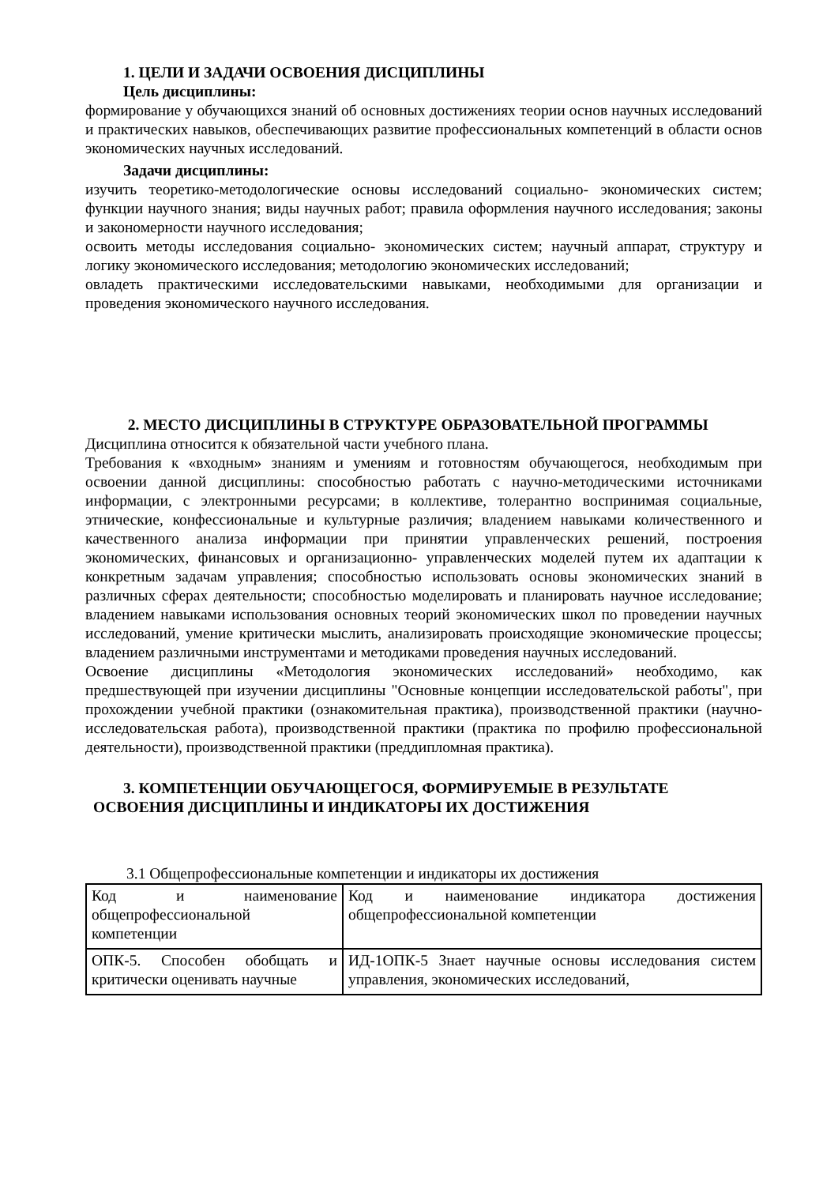1. ЦЕЛИ И ЗАДАЧИ ОСВОЕНИЯ ДИСЦИПЛИНЫ
Цель дисциплины:
формирование у обучающихся знаний об основных достижениях теории основ научных исследований и практических навыков, обеспечивающих развитие профессиональных компетенций в области основ экономических научных исследований.
Задачи дисциплины:
изучить теоретико-методологические основы исследований социально- экономических систем; функции научного знания; виды научных работ; правила оформления научного исследования; законы и закономерности научного исследования;
освоить методы исследования социально- экономических систем; научный аппарат, структуру и логику экономического исследования; методологию экономических исследований;
овладеть практическими исследовательскими навыками, необходимыми для организации и проведения экономического научного исследования.
2. МЕСТО ДИСЦИПЛИНЫ В СТРУКТУРЕ ОБРАЗОВАТЕЛЬНОЙ ПРОГРАММЫ
Дисциплина относится к обязательной части учебного плана.
Требования к «входным» знаниям и умениям и готовностям обучающегося, необходимым при освоении данной дисциплины: способностью работать с научно-методическими источниками информации, с электронными ресурсами; в коллективе, толерантно воспринимая социальные, этнические, конфессиональные и культурные различия; владением навыками количественного и качественного анализа информации при принятии управленческих решений, построения экономических, финансовых и организационно- управленческих моделей путем их адаптации к конкретным задачам управления; способностью использовать основы экономических знаний в различных сферах деятельности; способностью моделировать и планировать научное исследование; владением навыками использования основных теорий экономических школ по проведении научных исследований, умение критически мыслить, анализировать происходящие экономические процессы; владением различными инструментами и методиками проведения научных исследований.
Освоение дисциплины «Методология экономических исследований» необходимо, как предшествующей при изучении дисциплины "Основные концепции исследовательской работы", при прохождении учебной практики (ознакомительная практика), производственной практики (научно- исследовательская работа), производственной практики (практика по профилю профессиональной деятельности), производственной практики (преддипломная практика).
3. КОМПЕТЕНЦИИ ОБУЧАЮЩЕГОСЯ, ФОРМИРУЕМЫЕ В РЕЗУЛЬТАТЕ
ОСВОЕНИЯ ДИСЦИПЛИНЫ И ИНДИКАТОРЫ ИХ ДОСТИЖЕНИЯ
3.1 Общепрофессиональные компетенции и индикаторы их достижения
| Код и наименование общепрофессиональной компетенции | Код и наименование индикатора достижения общепрофессиональной компетенции |
| ОПК-5. Способен обобщать и критически оценивать научные | ИД-1ОПК-5 Знает научные основы исследования систем управления, экономических исследований, |